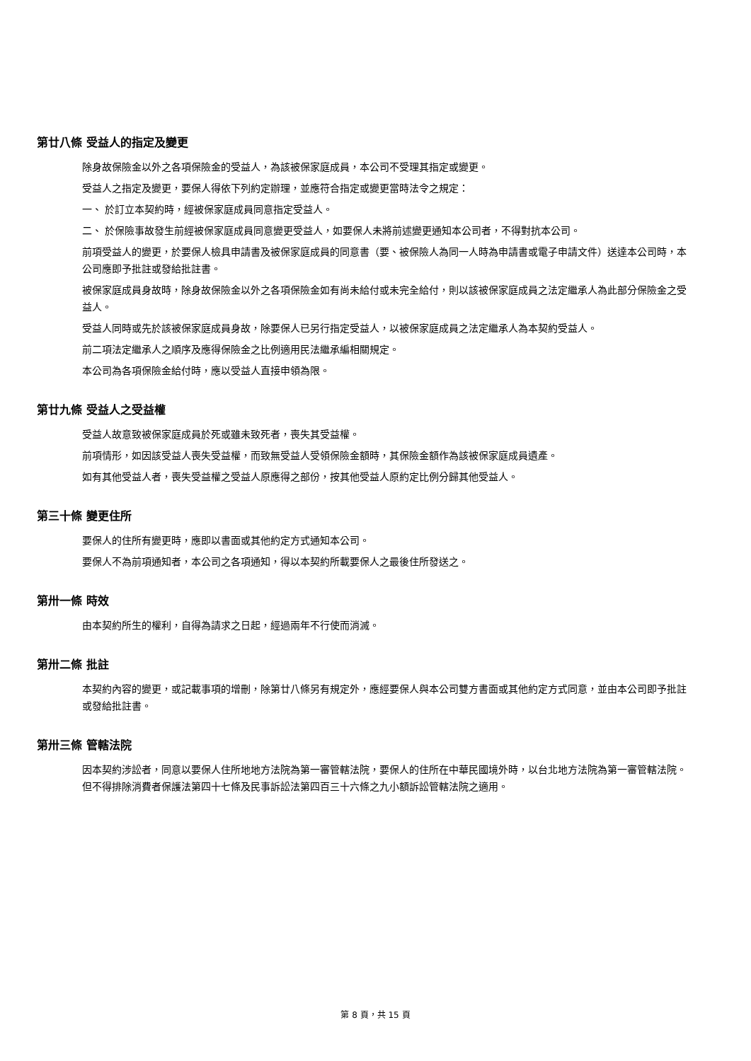第廿八條 受益人的指定及變更
除身故保險金以外之各項保險金的受益人，為該被保家庭成員，本公司不受理其指定或變更。
受益人之指定及變更，要保人得依下列約定辦理，並應符合指定或變更當時法令之規定：
一、 於訂立本契約時，經被保家庭成員同意指定受益人。
二、 於保險事故發生前經被保家庭成員同意變更受益人，如要保人未將前述變更通知本公司者，不得對抗本公司。
前項受益人的變更，於要保人檢具申請書及被保家庭成員的同意書（要、被保險人為同一人時為申請書或電子申請文件）送達本公司時，本公司應即予批註或發給批註書。
被保家庭成員身故時，除身故保險金以外之各項保險金如有尚未給付或未完全給付，則以該被保家庭成員之法定繼承人為此部分保險金之受益人。
受益人同時或先於該被保家庭成員身故，除要保人已另行指定受益人，以被保家庭成員之法定繼承人為本契約受益人。
前二項法定繼承人之順序及應得保險金之比例適用民法繼承編相關規定。
本公司為各項保險金給付時，應以受益人直接申領為限。
第廿九條 受益人之受益權
受益人故意致被保家庭成員於死或雖未致死者，喪失其受益權。
前項情形，如因該受益人喪失受益權，而致無受益人受領保險金額時，其保險金額作為該被保家庭成員遺產。
如有其他受益人者，喪失受益權之受益人原應得之部份，按其他受益人原約定比例分歸其他受益人。
第三十條 變更住所
要保人的住所有變更時，應即以書面或其他約定方式通知本公司。
要保人不為前項通知者，本公司之各項通知，得以本契約所載要保人之最後住所發送之。
第卅一條 時效
由本契約所生的權利，自得為請求之日起，經過兩年不行使而消滅。
第卅二條 批註
本契約內容的變更，或記載事項的增刪，除第廿八條另有規定外，應經要保人與本公司雙方書面或其他約定方式同意，並由本公司即予批註或發給批註書。
第卅三條 管轄法院
因本契約涉訟者，同意以要保人住所地地方法院為第一審管轄法院，要保人的住所在中華民國境外時，以台北地方法院為第一審管轄法院。但不得排除消費者保護法第四十七條及民事訴訟法第四百三十六條之九小額訴訟管轄法院之適用。
第 8 頁，共 15 頁